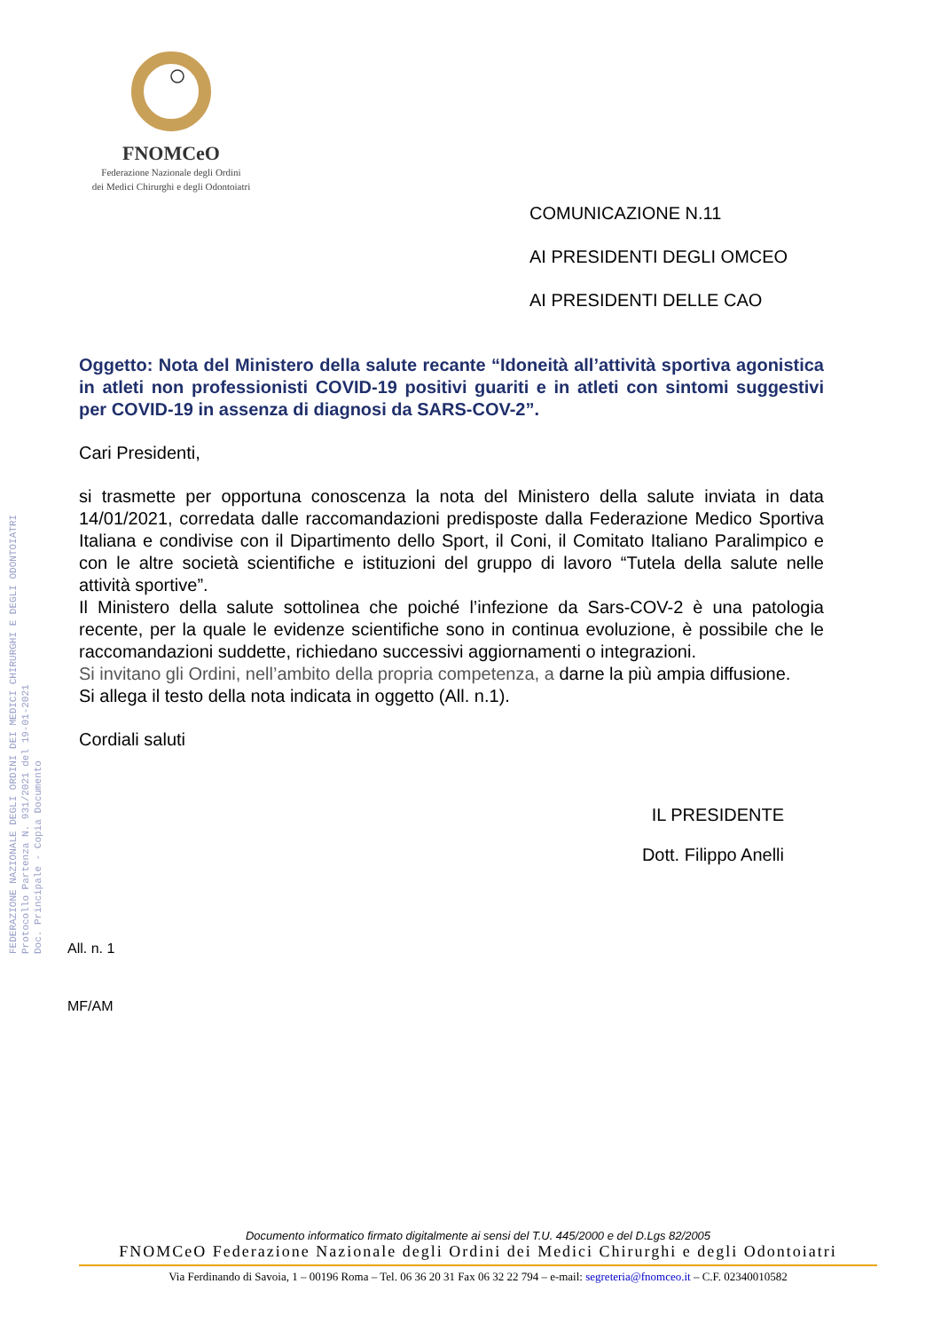FNOMCeO
Federazione Nazionale degli Ordini
dei Medici Chirurghi e degli Odontoiatri
FEDERAZIONE NAZIONALE DEGLI ORDINI DEI MEDICI CHIRURGHI E DEGLI ODONTOIATRI
Protocollo Partenza N. 931/2021 del 19-01-2021
Doc. Principale - Copia Documento
COMUNICAZIONE N.11
AI PRESIDENTI DEGLI OMCEO
AI PRESIDENTI DELLE CAO
Oggetto: Nota del Ministero della salute recante “Idoneità all’attività sportiva agonistica in atleti non professionisti COVID-19 positivi guariti e in atleti con sintomi suggestivi per COVID-19 in assenza di diagnosi da SARS-COV-2”.
Cari Presidenti,
si trasmette per opportuna conoscenza la nota del Ministero della salute inviata in data 14/01/2021, corredata dalle raccomandazioni predisposte dalla Federazione Medico Sportiva Italiana e condivise con il Dipartimento dello Sport, il Coni, il Comitato Italiano Paralimpico e con le altre società scientifiche e istituzioni del gruppo di lavoro “Tutela della salute nelle attività sportive”.
Il Ministero della salute sottolinea che poiché l’infezione da Sars-COV-2 è una patologia recente, per la quale le evidenze scientifiche sono in continua evoluzione, è possibile che le raccomandazioni suddette, richiedano successivi aggiornamenti o integrazioni.
Si invitano gli Ordini, nell’ambito della propria competenza, a darne la più ampia diffusione.
Si allega il testo della nota indicata in oggetto (All. n.1).
Cordiali saluti
IL PRESIDENTE
Dott. Filippo Anelli
All. n. 1
MF/AM
Documento informatico firmato digitalmente ai sensi del T.U. 445/2000 e del D.Lgs 82/2005
FNOMCeO Federazione Nazionale degli Ordini dei Medici Chirurghi e degli Odontoiatri
Via Ferdinando di Savoia, 1 – 00196 Roma – Tel. 06 36 20 31 Fax 06 32 22 794 – e-mail: segreteria@fnomceo.it – C.F. 02340010582